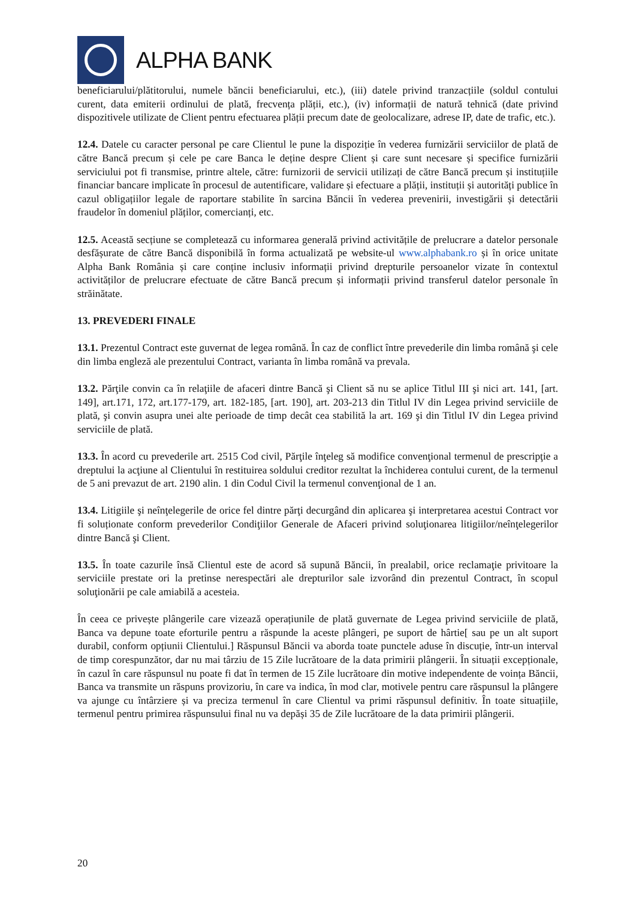ALPHA BANK
beneficiarului/plătitorului, numele băncii beneficiarului, etc.), (iii) datele privind tranzacțiile (soldul contului curent, data emiterii ordinului de plată, frecvența plății, etc.), (iv) informații de natură tehnică (date privind dispozitivele utilizate de Client pentru efectuarea plății precum date de geolocalizare, adrese IP, date de trafic, etc.).
12.4. Datele cu caracter personal pe care Clientul le pune la dispoziție în vederea furnizării serviciilor de plată de către Bancă precum și cele pe care Banca le deține despre Client și care sunt necesare și specifice furnizării serviciului pot fi transmise, printre altele, către: furnizorii de servicii utilizați de către Bancă precum și instituțiile financiar bancare implicate în procesul de autentificare, validare și efectuare a plății, instituții și autorități publice în cazul obligațiilor legale de raportare stabilite în sarcina Băncii în vederea prevenirii, investigării și detectării fraudelor în domeniul plăților, comercianți, etc.
12.5. Această secțiune se completează cu informarea generală privind activitățile de prelucrare a datelor personale desfășurate de către Bancă disponibilă în forma actualizată pe website-ul www.alphabank.ro și în orice unitate Alpha Bank România și care conține inclusiv informații privind drepturile persoanelor vizate în contextul activităților de prelucrare efectuate de către Bancă precum și informații privind transferul datelor personale în străinătate.
13. PREVEDERI FINALE
13.1. Prezentul Contract este guvernat de legea română. În caz de conflict între prevederile din limba română şi cele din limba engleză ale prezentului Contract, varianta în limba română va prevala.
13.2. Părţile convin ca în relaţiile de afaceri dintre Bancă şi Client să nu se aplice Titlul III şi nici art. 141, [art. 149], art.171, 172, art.177-179, art. 182-185, [art. 190], art. 203-213 din Titlul IV din Legea privind serviciile de plată, şi convin asupra unei alte perioade de timp decât cea stabilită la art. 169 şi din Titlul IV din Legea privind serviciile de plată.
13.3. În acord cu prevederile art. 2515 Cod civil, Părţile înţeleg să modifice convenţional termenul de prescripţie a dreptului la acţiune al Clientului în restituirea soldului creditor rezultat la închiderea contului curent, de la termenul de 5 ani prevazut de art. 2190 alin. 1 din Codul Civil la termenul convenţional de 1 an.
13.4. Litigiile şi neînţelegerile de orice fel dintre părţi decurgând din aplicarea şi interpretarea acestui Contract vor fi soluționate conform prevederilor Condiţiilor Generale de Afaceri privind soluţionarea litigiilor/neînţelegerilor dintre Bancă şi Client.
13.5. În toate cazurile însă Clientul este de acord să supună Băncii, în prealabil, orice reclamaţie privitoare la serviciile prestate ori la pretinse nerespectări ale drepturilor sale izvorând din prezentul Contract, în scopul soluţionării pe cale amiabilă a acesteia.
În ceea ce privește plângerile care vizează operațiunile de plată guvernate de Legea privind serviciile de plată, Banca va depune toate eforturile pentru a răspunde la aceste plângeri, pe suport de hârtie[ sau pe un alt suport durabil, conform opțiunii Clientului.] Răspunsul Băncii va aborda toate punctele aduse în discuție, într-un interval de timp corespunzător, dar nu mai târziu de 15 Zile lucrătoare de la data primirii plângerii. În situații excepționale, în cazul în care răspunsul nu poate fi dat în termen de 15 Zile lucrătoare din motive independente de voința Băncii, Banca va transmite un răspuns provizoriu, în care va indica, în mod clar, motivele pentru care răspunsul la plângere va ajunge cu întârziere și va preciza termenul în care Clientul va primi răspunsul definitiv. În toate situațiile, termenul pentru primirea răspunsului final nu va depăși 35 de Zile lucrătoare de la data primirii plângerii.
20